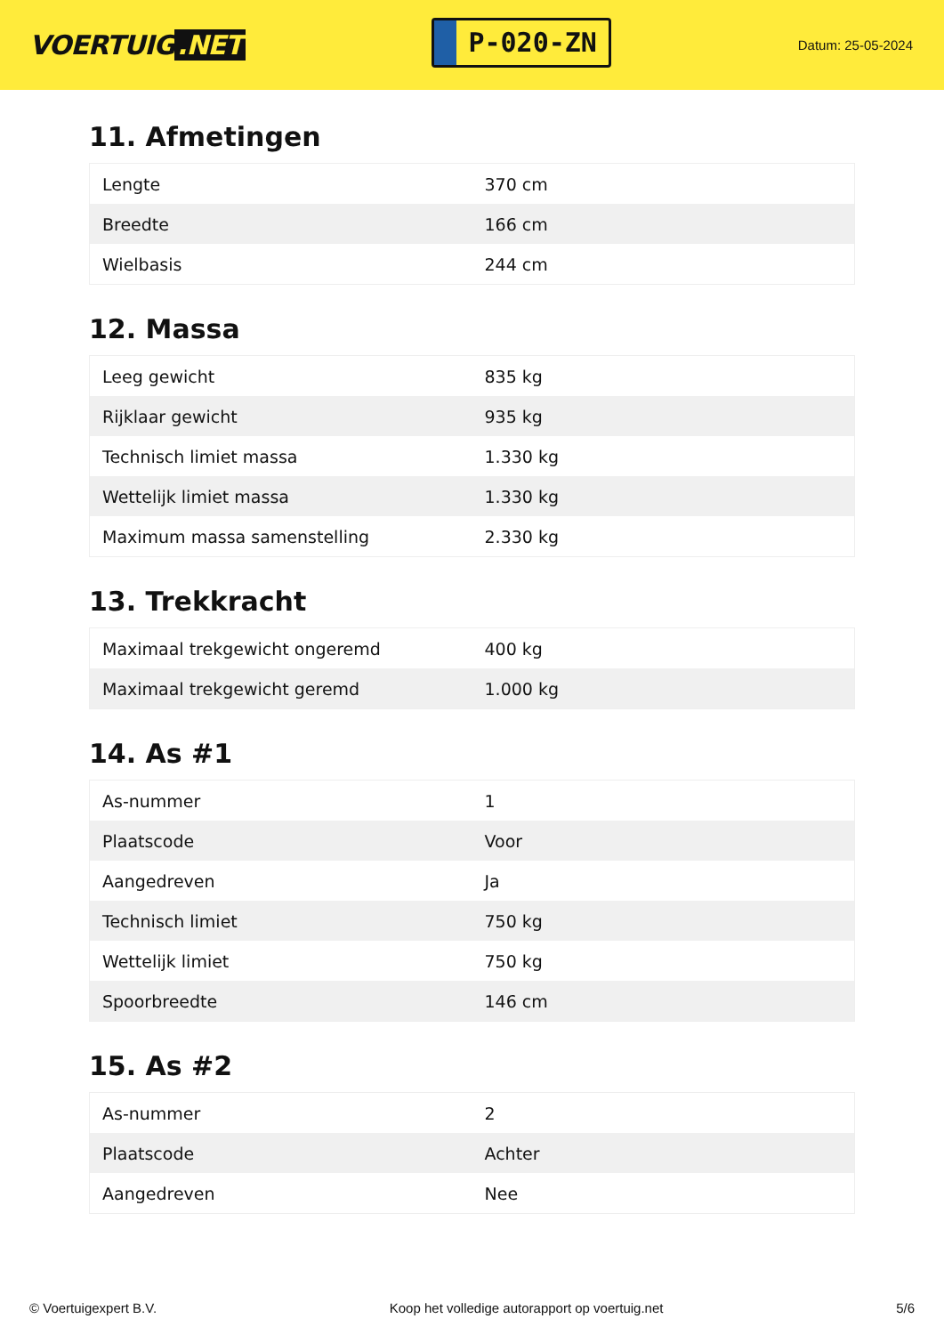VOERTUIG.NET
P-020-ZN
Datum: 25-05-2024
11. Afmetingen
| Lengte | 370 cm |
| Breedte | 166 cm |
| Wielbasis | 244 cm |
12. Massa
| Leeg gewicht | 835 kg |
| Rijklaar gewicht | 935 kg |
| Technisch limiet massa | 1.330 kg |
| Wettelijk limiet massa | 1.330 kg |
| Maximum massa samenstelling | 2.330 kg |
13. Trekkracht
| Maximaal trekgewicht ongeremd | 400 kg |
| Maximaal trekgewicht geremd | 1.000 kg |
14. As #1
| As-nummer | 1 |
| Plaatscode | Voor |
| Aangedreven | Ja |
| Technisch limiet | 750 kg |
| Wettelijk limiet | 750 kg |
| Spoorbreedte | 146 cm |
15. As #2
| As-nummer | 2 |
| Plaatscode | Achter |
| Aangedreven | Nee |
© Voertuigexpert B.V. Koop het volledige autorapport op voertuig.net 5/6